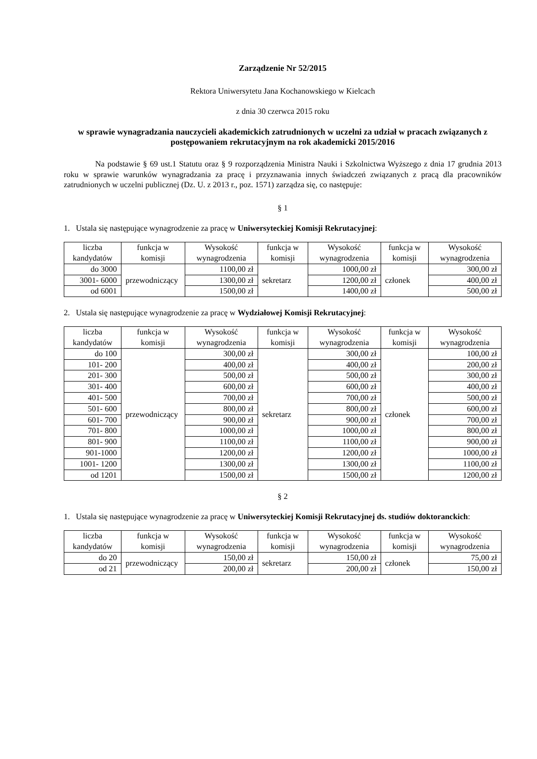Zarządzenie Nr 52/2015
Rektora Uniwersytetu Jana Kochanowskiego w Kielcach
z dnia 30 czerwca 2015 roku
w sprawie wynagradzania nauczycieli akademickich zatrudnionych w uczelni za udział w pracach związanych z postępowaniem rekrutacyjnym na rok akademicki 2015/2016
Na podstawie § 69 ust.1 Statutu oraz § 9 rozporządzenia Ministra Nauki i Szkolnictwa Wyższego z dnia 17 grudnia 2013 roku w sprawie warunków wynagradzania za pracę i przyznawania innych świadczeń związanych z pracą dla pracowników zatrudnionych w uczelni publicznej (Dz. U. z 2013 r., poz. 1571) zarządza się, co następuje:
§ 1
1. Ustala się następujące wynagrodzenie za pracę w Uniwersyteckiej Komisji Rekrutacyjnej:
| liczba kandydatów | funkcja w komisji | Wysokość wynagrodzenia | funkcja w komisji | Wysokość wynagrodzenia | funkcja w komisji | Wysokość wynagrodzenia |
| --- | --- | --- | --- | --- | --- | --- |
| do 3000 | przewodniczący | 1100,00 zł | sekretarz | 1000,00 zł | członek | 300,00 zł |
| 3001- 6000 | | 1300,00 zł | | 1200,00 zł | | 400,00 zł |
| od 6001 | | 1500,00 zł | | 1400,00 zł | | 500,00 zł |
2. Ustala się następujące wynagrodzenie za pracę w Wydziałowej Komisji Rekrutacyjnej:
| liczba kandydatów | funkcja w komisji | Wysokość wynagrodzenia | funkcja w komisji | Wysokość wynagrodzenia | funkcja w komisji | Wysokość wynagrodzenia |
| --- | --- | --- | --- | --- | --- | --- |
| do 100 | przewodniczący | 300,00 zł | sekretarz | 300,00 zł | członek | 100,00 zł |
| 101- 200 | | 400,00 zł | | 400,00 zł | | 200,00 zł |
| 201- 300 | | 500,00 zł | | 500,00 zł | | 300,00 zł |
| 301- 400 | | 600,00 zł | | 600,00 zł | | 400,00 zł |
| 401- 500 | | 700,00 zł | | 700,00 zł | | 500,00 zł |
| 501- 600 | | 800,00 zł | | 800,00 zł | | 600,00 zł |
| 601- 700 | | 900,00 zł | | 900,00 zł | | 700,00 zł |
| 701- 800 | | 1000,00 zł | | 1000,00 zł | | 800,00 zł |
| 801- 900 | | 1100,00 zł | | 1100,00 zł | | 900,00 zł |
| 901-1000 | | 1200,00 zł | | 1200,00 zł | | 1000,00 zł |
| 1001- 1200 | | 1300,00 zł | | 1300,00 zł | | 1100,00 zł |
| od 1201 | | 1500,00 zł | | 1500,00 zł | | 1200,00 zł |
§ 2
1. Ustala się następujące wynagrodzenie za pracę w Uniwersyteckiej Komisji Rekrutacyjnej ds. studiów doktoranckich:
| liczba kandydatów | funkcja w komisji | Wysokość wynagrodzenia | funkcja w komisji | Wysokość wynagrodzenia | funkcja w komisji | Wysokość wynagrodzenia |
| --- | --- | --- | --- | --- | --- | --- |
| do 20 | przewodniczący | 150,00 zł | sekretarz | 150,00 zł | członek | 75,00 zł |
| od 21 | | 200,00 zł | | 200,00 zł | | 150,00 zł |